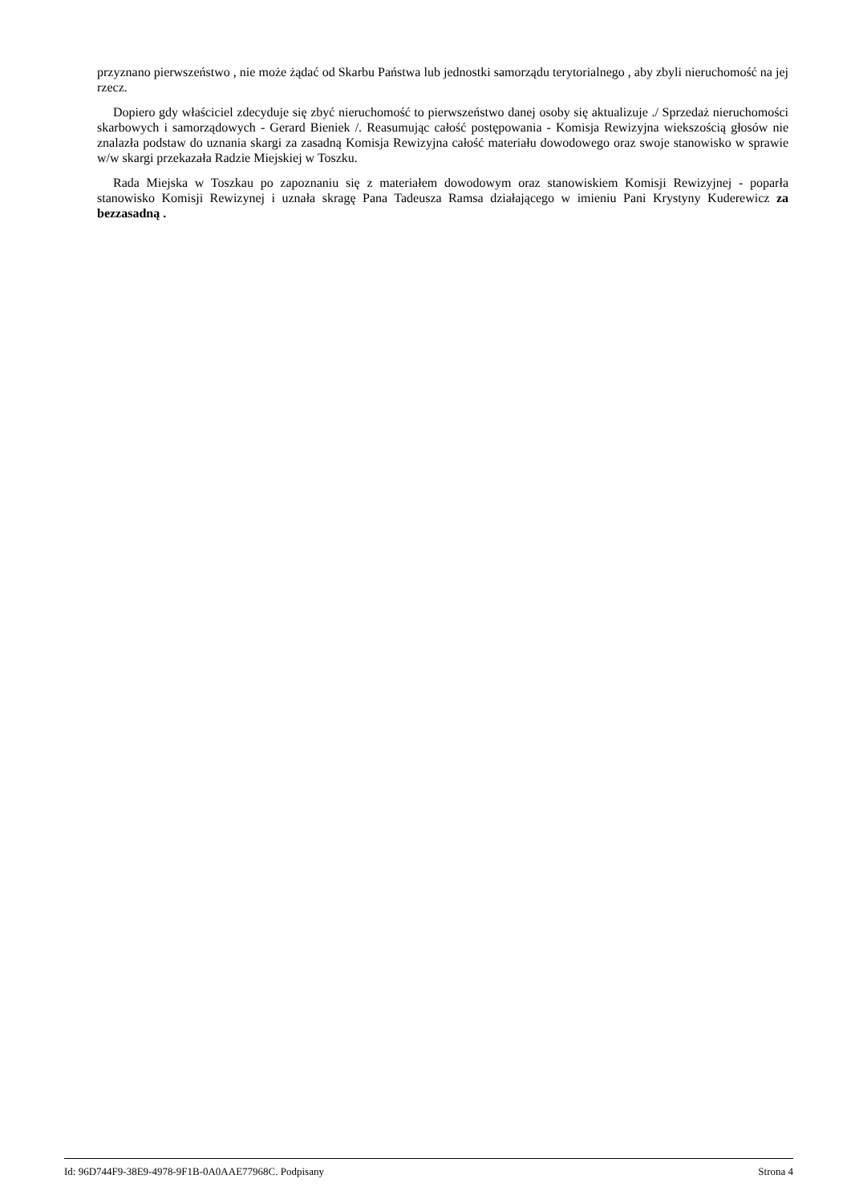przyznano pierwszeństwo , nie może żądać od Skarbu Państwa lub jednostki samorządu terytorialnego , aby zbyli nieruchomość na jej rzecz.
Dopiero gdy właściciel zdecyduje się zbyć nieruchomość to pierwszeństwo danej osoby się aktualizuje ./ Sprzedaż nieruchomości skarbowych i samorządowych - Gerard Bieniek /. Reasumując całość postępowania - Komisja Rewizyjna wiekszością głosów nie znalazła podstaw do uznania skargi za zasadną Komisja Rewizyjna całość materiału dowodowego oraz swoje stanowisko w sprawie w/w skargi przekazała Radzie Miejskiej w Toszku.
Rada Miejska w Toszkau po zapoznaniu się z materiałem dowodowym oraz stanowiskiem Komisji Rewizyjnej - poparła stanowisko Komisji Rewizynej i uznała skragę Pana Tadeusza Ramsa działającego w imieniu Pani Krystyny Kuderewicz za bezzasadną .
Id: 96D744F9-38E9-4978-9F1B-0A0AAE77968C. Podpisany Strona 4